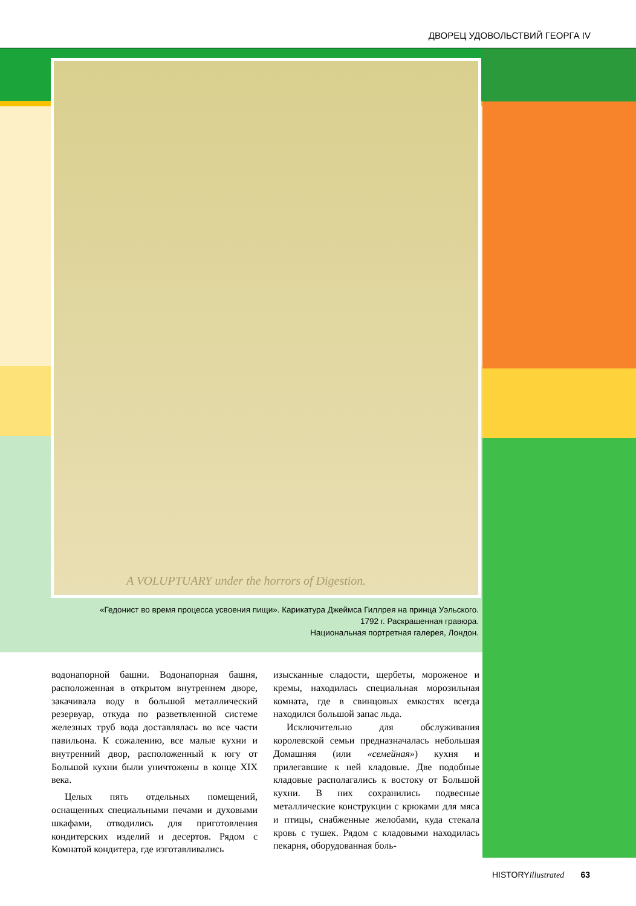ДВОРЕЦ УДОВОЛЬСТВИЙ ГЕОРГА IV
A VOLUPTUARY under the horrors of Digestion.
«Гедонист во время процесса усвоения пищи». Карикатура Джеймса Гиллрея на принца Уэльского.
1792 г. Раскрашенная гравюра.
Национальная портретная галерея, Лондон.
водонапорной башни. Водонапорная башня, расположенная в открытом внутреннем дворе, закачивала воду в большой металлический резервуар, откуда по разветвленной системе железных труб вода доставлялась во все части павильона. К сожалению, все малые кухни и внутренний двор, расположенный к югу от Большой кухни были уничтожены в конце XIX века.
Целых пять отдельных помещений, оснащенных специальными печами и духовыми шкафами, отводились для приготовления кондитерских изделий и десертов. Рядом с Комнатой кондитера, где изготавливались
изысканные сладости, щербеты, мороженое и кремы, находилась специальная морозильная комната, где в свинцовых емкостях всегда находился большой запас льда.
Исключительно для обслуживания королевской семьи предназначалась небольшая Домашняя (или «семейная») кухня и прилегавшие к ней кладовые. Две подобные кладовые располагались к востоку от Большой кухни. В них сохранились подвесные металлические конструкции с крюками для мяса и птицы, снабженные желобами, куда стекала кровь с тушек. Рядом с кладовыми находилась пекарня, оборудованная боль-
HISTORYillustrated 63